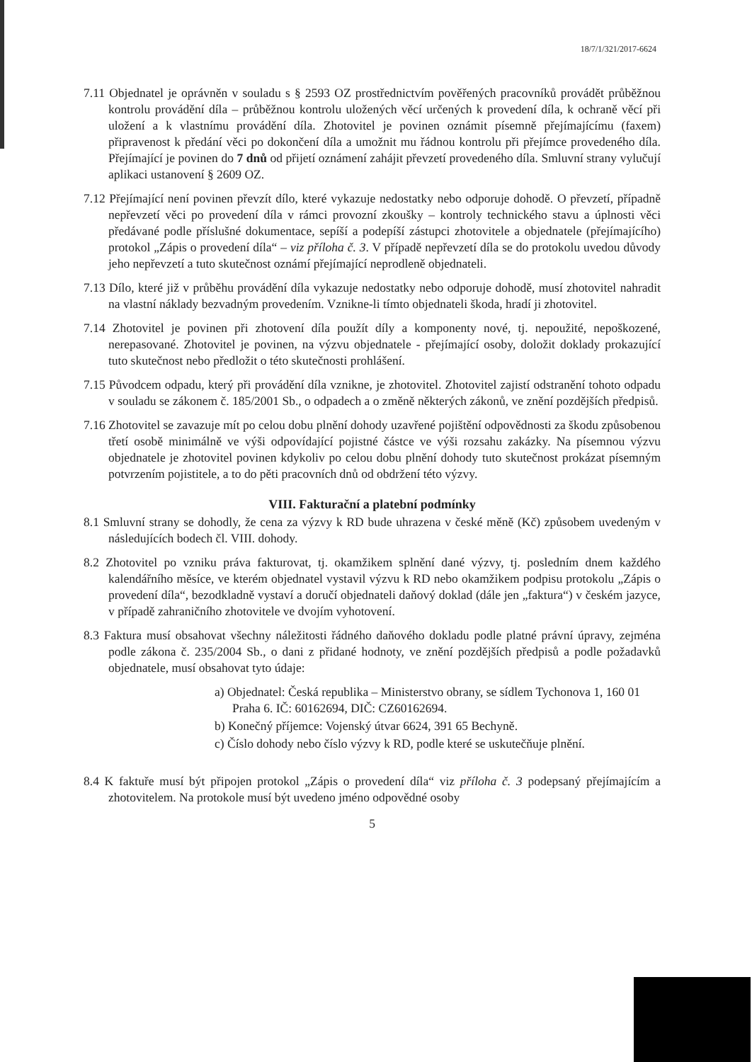18/7/1/321/2017-6624
7.11 Objednatel je oprávněn v souladu s § 2593 OZ prostřednictvím pověřených pracovníků provádět průběžnou kontrolu provádění díla – průběžnou kontrolu uložených věcí určených k provedení díla, k ochraně věcí při uložení a k vlastnímu provádění díla. Zhotovitel je povinen oznámit písemně přejímajícímu (faxem) připravenost k předání věci po dokončení díla a umožnit mu řádnou kontrolu při přejímce provedeného díla. Přejímající je povinen do 7 dnů od přijetí oznámení zahájit převzetí provedeného díla. Smluvní strany vylučují aplikaci ustanovení § 2609 OZ.
7.12 Přejímající není povinen převzít dílo, které vykazuje nedostatky nebo odporuje dohodě. O převzetí, případně nepřevzetí věci po provedení díla v rámci provozní zkoušky – kontroly technického stavu a úplnosti věci předávané podle příslušné dokumentace, sepíší a podepíší zástupci zhotovitele a objednatele (přejímajícího) protokol „Zápis o provedení díla“ – viz příloha č. 3. V případě nepřevzetí díla se do protokolu uvedou důvody jeho nepřevzetí a tuto skutečnost oznámí přejímající neprodleně objednateli.
7.13 Dílo, které již v průběhu provádění díla vykazuje nedostatky nebo odporuje dohodě, musí zhotovitel nahradit na vlastní náklady bezvadným provedením. Vznikne-li tímto objednateli škoda, hradí ji zhotovitel.
7.14 Zhotovitel je povinen při zhotovení díla použít díly a komponenty nové, tj. nepoužité, nepoškozené, nerepasované. Zhotovitel je povinen, na výzvu objednatele - přejímající osoby, doložit doklady prokazující tuto skutečnost nebo předložit o této skutečnosti prohlášení.
7.15 Původcem odpadu, který při provádění díla vznikne, je zhotovitel. Zhotovitel zajistí odstranění tohoto odpadu v souladu se zákonem č. 185/2001 Sb., o odpadech a o změně některých zákonů, ve znění pozdějších předpisů.
7.16 Zhotovitel se zavazuje mít po celou dobu plnění dohody uzavřené pojištění odpovědnosti za škodu způsobenou třetí osobě minimálně ve výši odpovídající pojistné částce ve výši rozsahu zakázky. Na písemnou výzvu objednatele je zhotovitel povinen kdykoliv po celou dobu plnění dohody tuto skutečnost prokázat písemným potvrzením pojistitele, a to do pěti pracovních dnů od obdržení této výzvy.
VIII. Fakturační a platební podmínky
8.1 Smluvní strany se dohodly, že cena za výzvy k RD bude uhrazena v české měně (Kč) způsobem uvedeným v následujících bodech čl. VIII. dohody.
8.2 Zhotovitel po vzniku práva fakturovat, tj. okamžikem splnění dané výzvy, tj. posledním dnem každého kalendářního měsíce, ve kterém objednatel vystavil výzvu k RD nebo okamžikem podpisu protokolu „Zápis o provedení díla“, bezodkladně vystaví a doručí objednateli daňový doklad (dále jen „faktura“) v českém jazyce, v případě zahraničního zhotovitele ve dvojím vyhotovení.
8.3 Faktura musí obsahovat všechny náležitosti řádného daňového dokladu podle platné právní úpravy, zejména podle zákona č. 235/2004 Sb., o dani z přidané hodnoty, ve znění pozdějších předpisů a podle požadavků objednatele, musí obsahovat tyto údaje:
a) Objednatel: Česká republika – Ministerstvo obrany, se sídlem Tychonova 1, 160 01 Praha 6. IČ: 60162694, DIČ: CZ60162694.
b) Konečný příjemce: Vojenský útvar 6624, 391 65 Bechyně.
c) Číslo dohody nebo číslo výzvy k RD, podle které se uskutečňuje plnění.
8.4 K faktuře musí být připojen protokol „Zápis o provedení díla“ viz příloha č. 3 podepsaný přejímajícím a zhotovitelem. Na protokole musí být uvedeno jméno odpovědné osoby
5